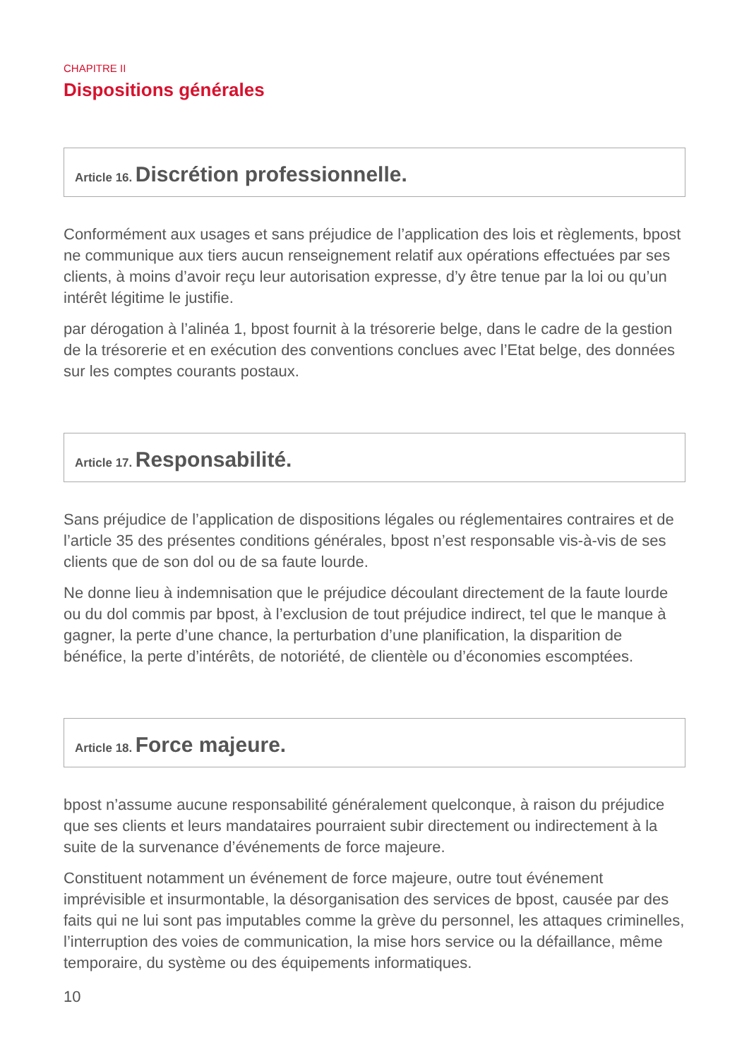CHAPITRE II
Dispositions générales
Article 16. Discrétion professionnelle.
Conformément aux usages et sans préjudice de l’application des lois et règlements, bpost ne communique aux tiers aucun renseignement relatif aux opérations effectuées par ses clients, à moins d’avoir reçu leur autorisation expresse, d’y être tenue par la loi ou qu’un intérêt légitime le justifie.
par dérogation à l’alinéa 1, bpost fournit à la trésorerie belge, dans le cadre de la gestion de la trésorerie et en exécution des conventions conclues avec l’Etat belge, des données sur les comptes courants postaux.
Article 17. Responsabilité.
Sans préjudice de l’application de dispositions légales ou réglementaires contraires et de l’article 35 des présentes conditions générales, bpost n’est responsable vis-à-vis de ses clients que de son dol ou de sa faute lourde.
Ne donne lieu à indemnisation que le préjudice découlant directement de la faute lourde ou du dol commis par bpost, à l’exclusion de tout préjudice indirect, tel que le manque à gagner, la perte d’une chance, la perturbation d’une planification, la disparition de bénéfice, la perte d’intérêts, de notoriété, de clientèle ou d’économies escomptées.
Article 18. Force majeure.
bpost n’assume aucune responsabilité généralement quelconque, à raison du préjudice que ses clients et leurs mandataires pourraient subir directement ou indirectement à la suite de la survenance d’événements de force majeure.
Constituent notamment un événement de force majeure, outre tout événement imprévisible et insurmontable, la désorganisation des services de bpost, causée par des faits qui ne lui sont pas imputables comme la grève du personnel, les attaques criminelles, l’interruption des voies de communication, la mise hors service ou la défaillance, même temporaire, du système ou des équipements informatiques.
10